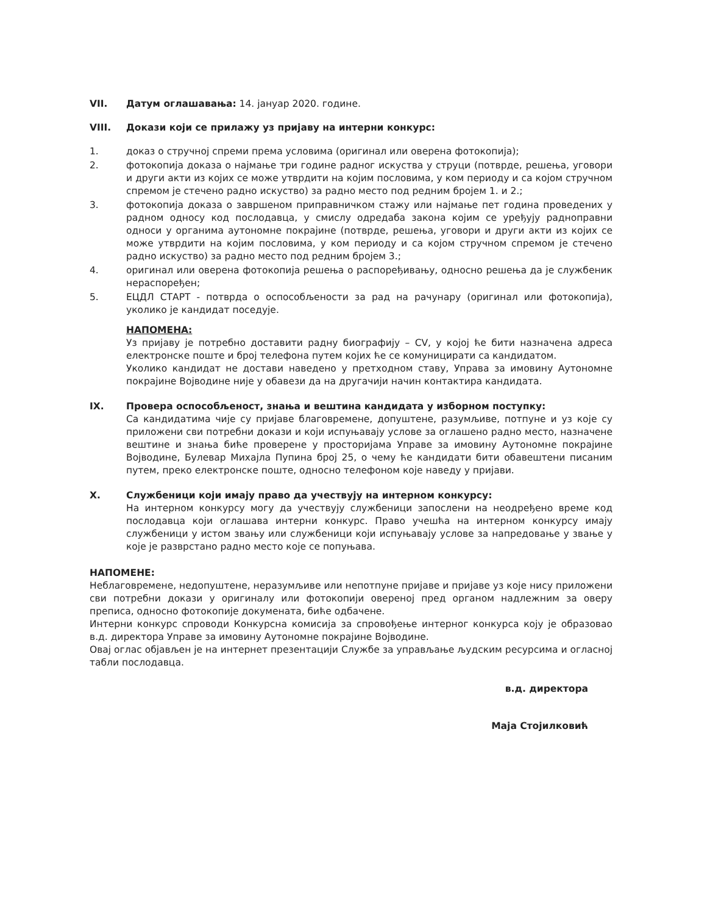VII. Датум оглашавања: 14. јануар 2020. године.
VIII. Докази који се прилажу уз пријаву на интерни конкурс:
1. доказ о стручној спреми према условима (оригинал или оверена фотокопија);
2. фотокопија доказа о најмање три године радног искуства у струци (потврде, решења, уговори и други акти из којих се може утврдити на којим пословима, у ком периоду и са којом стручном спремом је стечено радно искуство) за радно место под редним бројем 1. и 2.;
3. фотокопија доказа о завршеном приправничком стажу или најмање пет година проведених у радном односу код послодавца, у смислу одредаба закона којим се уређују радноправни односи у органима аутономне покрајине (потврде, решења, уговори и други акти из којих се може утврдити на којим пословима, у ком периоду и са којом стручном спремом је стечено радно искуство) за радно место под редним бројем 3.;
4. оригинал или оверена фотокопија решења о распоређивању, односно решења да је службеник нераспоређен;
5. ЕЦДЛ СТАРТ - потврда о оспособљености за рад на рачунару (оригинал или фотокопија), уколико је кандидат поседује.
НАПОМЕНА:
Уз пријаву је потребно доставити радну биографију – CV, у којој ће бити назначена адреса електронске поште и број телефона путем којих ће се комуницирати са кандидатом.
Уколико кандидат не достави наведено у претходном ставу, Управа за имовину Аутономне покрајине Војводине није у обавези да на другачији начин контактира кандидата.
IX. Провера оспособљеност, знања и вештина кандидата у изборном поступку:
Са кандидатима чије су пријаве благовремене, допуштене, разумљиве, потпуне и уз које су приложени сви потребни докази и који испуњавају услове за оглашено радно место, назначене вештине и знања биће проверене у просторијама Управе за имовину Аутономне покрајине Војводине, Булевар Михајла Пупина број 25, о чему ће кандидати бити обавештени писаним путем, преко електронске поште, односно телефоном које наведу у пријави.
X. Службеници који имају право да учествују на интерном конкурсу:
На интерном конкурсу могу да учествују службеници запослени на неодређено време код послодавца који оглашава интерни конкурс. Право учешћа на интерном конкурсу имају службеници у истом звању или службеници који испуњавају услове за напредовање у звање у које је разврстано радно место које се попуњава.
НАПОМЕНЕ:
Неблаговремене, недопуштене, неразумљиве или непотпуне пријаве и пријаве уз које нису приложени сви потребни докази у оригиналу или фотокопији овереној пред органом надлежним за оверу преписа, односно фотокопије докумената, биће одбачене.
Интерни конкурс спроводи Конкурсна комисија за спровођење интерног конкурса коју је образовао в.д. директора Управе за имовину Аутономне покрајине Војводине.
Овај оглас објављен је на интернет презентацији Службе за управљање људским ресурсима и огласној табли послодавца.
в.д. директора
Маја Стојилковић